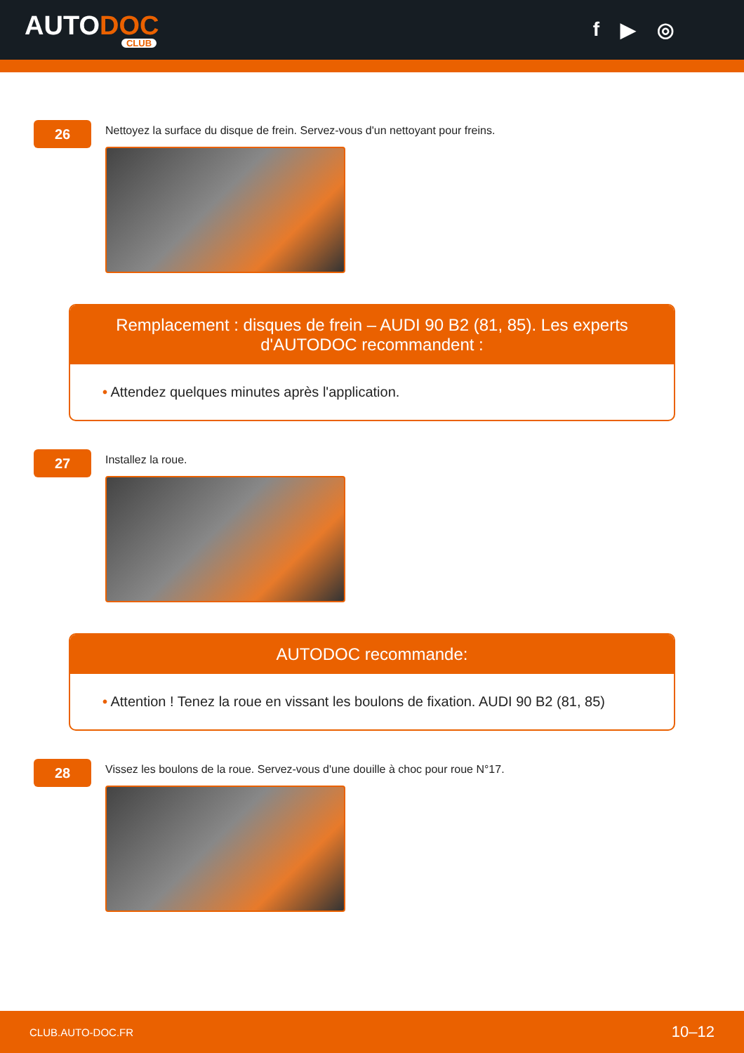AUTODOC
CLUB
f ▶ ◎
26
Nettoyez la surface du disque de frein. Servez-vous d'un nettoyant pour freins.
Remplacement : disques de frein – AUDI 90 B2 (81, 85). Les experts d'AUTODOC recommandent :
• Attendez quelques minutes après l'application.
27
Installez la roue.
AUTODOC recommande:
• Attention ! Tenez la roue en vissant les boulons de fixation. AUDI 90 B2 (81, 85)
28
Vissez les boulons de la roue. Servez-vous d'une douille à choc pour roue N°17.
CLUB.AUTO-DOC.FR 10–12